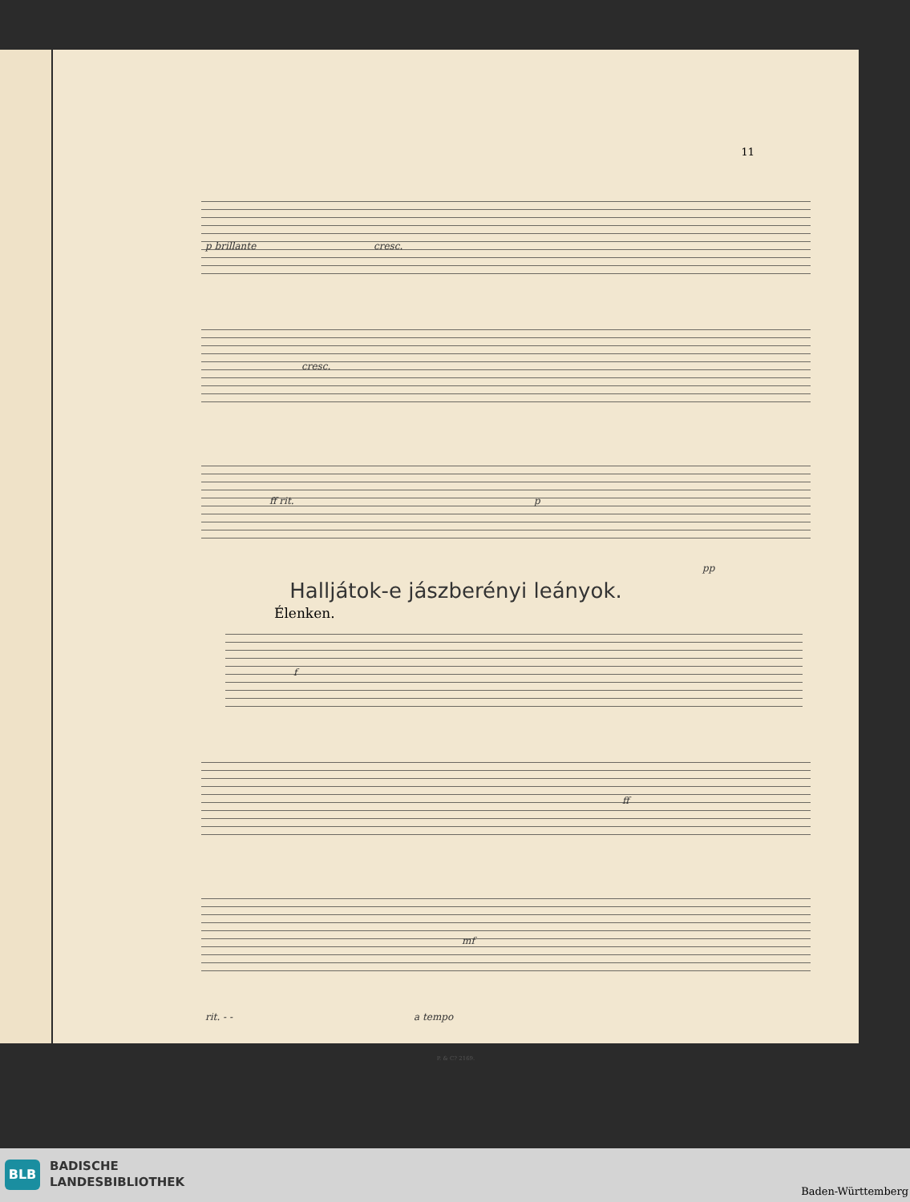11
p brillante cresc.
cresc.
ff rit. p
pp
Halljátok-e jászberényi leányok.
Élenken.
f
ff
mf
rit. - - a tempo
P. & C? 2169.
BLB
BADISCHE
LANDESBIBLIOTHEK
Baden-Württemberg